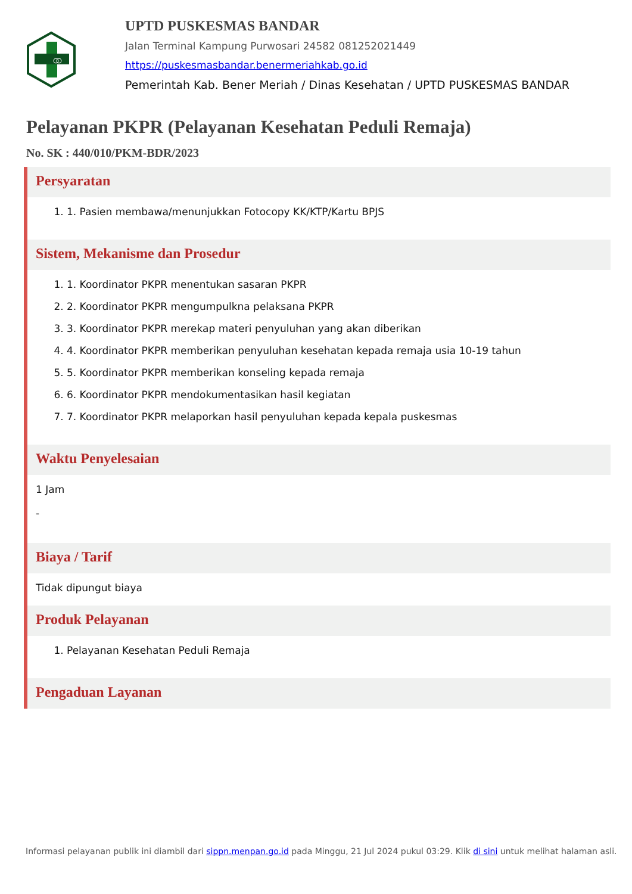UPTD PUSKESMAS BANDAR
Jalan Terminal Kampung Purwosari 24582 081252021449
https://puskesmasbandar.benermeriahkab.go.id
Pemerintah Kab. Bener Meriah / Dinas Kesehatan / UPTD PUSKESMAS BANDAR
Pelayanan PKPR (Pelayanan Kesehatan Peduli Remaja)
No. SK : 440/010/PKM-BDR/2023
Persyaratan
1. 1. Pasien membawa/menunjukkan Fotocopy KK/KTP/Kartu BPJS
Sistem, Mekanisme dan Prosedur
1. 1. Koordinator PKPR menentukan sasaran PKPR
2. 2. Koordinator PKPR mengumpulkna pelaksana PKPR
3. 3. Koordinator PKPR merekap materi penyuluhan yang akan diberikan
4. 4. Koordinator PKPR memberikan penyuluhan kesehatan kepada remaja usia 10-19 tahun
5. 5. Koordinator PKPR memberikan konseling kepada remaja
6. 6. Koordinator PKPR mendokumentasikan hasil kegiatan
7. 7. Koordinator PKPR melaporkan hasil penyuluhan kepada kepala puskesmas
Waktu Penyelesaian
1 Jam
-
Biaya / Tarif
Tidak dipungut biaya
Produk Pelayanan
1. Pelayanan Kesehatan Peduli Remaja
Pengaduan Layanan
Informasi pelayanan publik ini diambil dari sippn.menpan.go.id pada Minggu, 21 Jul 2024 pukul 03:29. Klik di sini untuk melihat halaman asli.